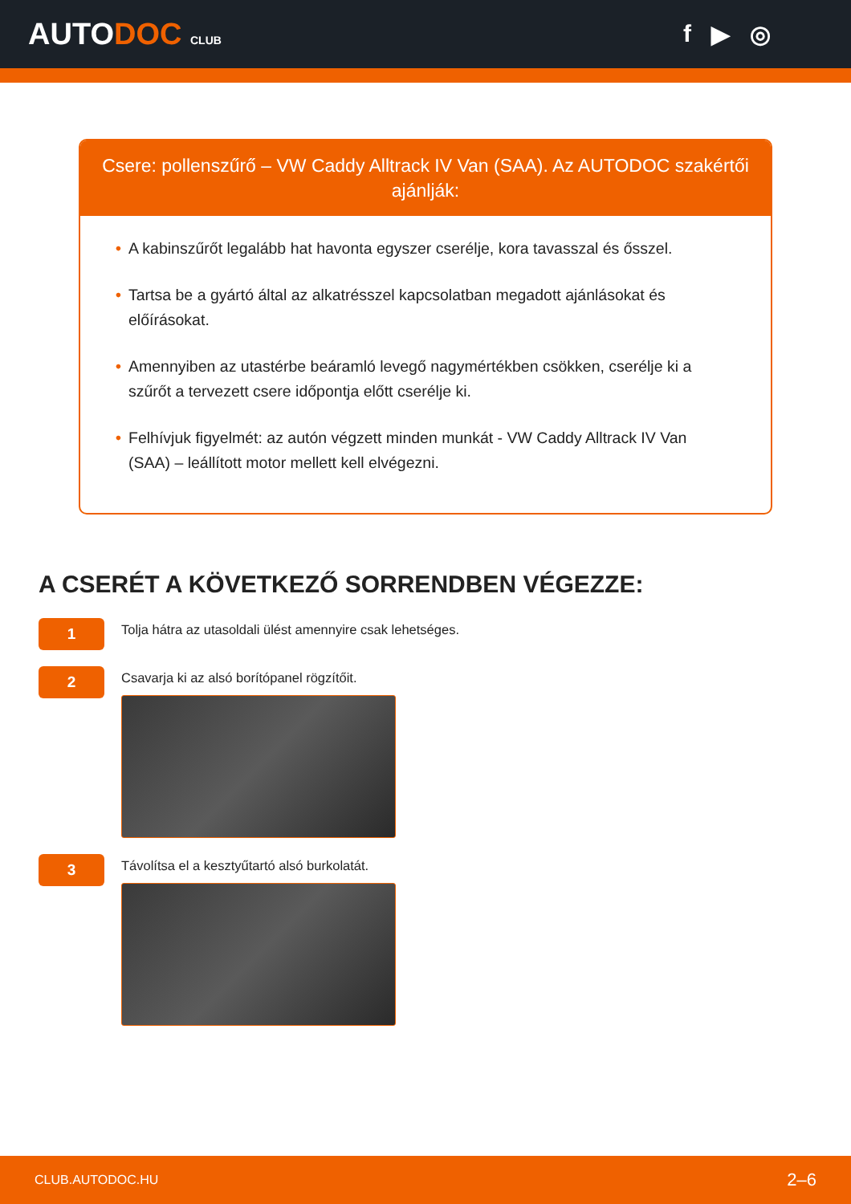AUTODOC CLUB
f ▶ ◎
Csere: pollenszűrő – VW Caddy Alltrack IV Van (SAA). Az AUTODOC szakértői ajánlják:
• A kabinszűrőt legalább hat havonta egyszer cserélje, kora tavasszal és ősszel.
• Tartsa be a gyártó által az alkatrésszel kapcsolatban megadott ajánlásokat és előírásokat.
• Amennyiben az utastérbe beáramló levegő nagymértékben csökken, cserélje ki a szűrőt a tervezett csere időpontja előtt cserélje ki.
• Felhívjuk figyelmét: az autón végzett minden munkát - VW Caddy Alltrack IV Van (SAA) – leállított motor mellett kell elvégezni.
A CSERÉT A KÖVETKEZŐ SORRENDBEN VÉGEZZE:
1
Tolja hátra az utasoldali ülést amennyire csak lehetséges.
2
Csavarja ki az alsó borítópanel rögzítőit.
3
Távolítsa el a kesztyűtartó alsó burkolatát.
CLUB.AUTODOC.HU 2–6